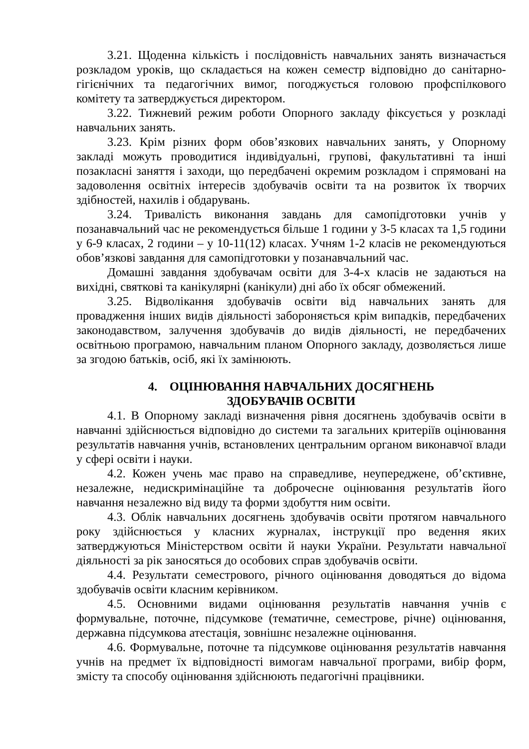3.21. Щоденна кількість і послідовність навчальних занять визначається розкладом уроків, що складається на кожен семестр відповідно до санітарно-гігієнічних та педагогічних вимог, погоджується головою профспілкового комітету та затверджується директором.
3.22. Тижневий режим роботи Опорного закладу фіксується у розкладі навчальних занять.
3.23. Крім різних форм обов’язкових навчальних занять, у Опорному закладі можуть проводитися індивідуальні, групові, факультативні та інші позакласні заняття і заходи, що передбачені окремим розкладом і спрямовані на задоволення освітніх інтересів здобувачів освіти та на розвиток їх творчих здібностей, нахилів і обдарувань.
3.24. Тривалість виконання завдань для самопідготовки учнів у позанавчальний час не рекомендується більше 1 години у 3-5 класах та 1,5 години у 6-9 класах, 2 години – у 10-11(12) класах. Учням 1-2 класів не рекомендуються обов’язкові завдання для самопідготовки у позанавчальний час.
Домашні завдання здобувачам освіти для 3-4-х класів не задаються на вихідні, святкові та канікулярні (канікули) дні або їх обсяг обмежений.
3.25. Відволікання здобувачів освіти від навчальних занять для провадження інших видів діяльності забороняється крім випадків, передбачених законодавством, залучення здобувачів до видів діяльності, не передбачених освітньою програмою, навчальним планом Опорного закладу, дозволяється лише за згодою батьків, осіб, які їх замінюють.
4. ОЦІНЮВАННЯ НАВЧАЛЬНИХ ДОСЯГНЕНЬ
ЗДОБУВАЧІВ ОСВІТИ
4.1. В Опорному закладі визначення рівня досягнень здобувачів освіти в навчанні здійснюється відповідно до системи та загальних критеріїв оцінювання результатів навчання учнів, встановлених центральним органом виконавчої влади у сфері освіти і науки.
4.2. Кожен учень має право на справедливе, неупереджене, об’єктивне, незалежне, недискримінаційне та доброчесне оцінювання результатів його навчання незалежно від виду та форми здобуття ним освіти.
4.3. Облік навчальних досягнень здобувачів освіти протягом навчального року здійснюється у класних журналах, інструкції про ведення яких затверджуються Міністерством освіти й науки України. Результати навчальної діяльності за рік заносяться до особових справ здобувачів освіти.
4.4. Результати семестрового, річного оцінювання доводяться до відома здобувачів освіти класним керівником.
4.5. Основними видами оцінювання результатів навчання учнів є формувальне, поточне, підсумкове (тематичне, семестрове, річне) оцінювання, державна підсумкова атестація, зовнішнє незалежне оцінювання.
4.6. Формувальне, поточне та підсумкове оцінювання результатів навчання учнів на предмет їх відповідності вимогам навчальної програми, вибір форм, змісту та способу оцінювання здійснюють педагогічні працівники.